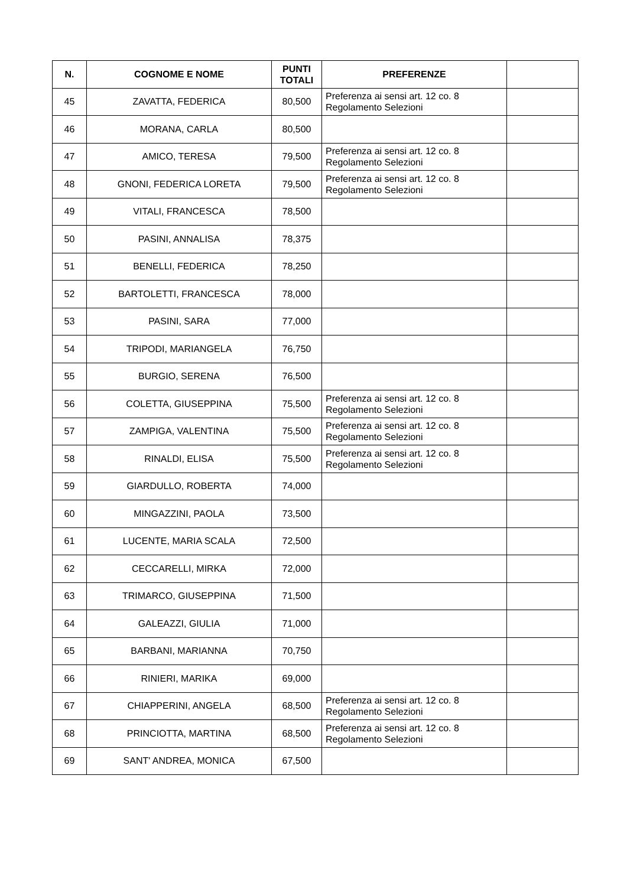| N. | COGNOME E NOME | PUNTI TOTALI | PREFERENZE | |
| --- | --- | --- | --- | --- |
| 45 | ZAVATTA, FEDERICA | 80,500 | Preferenza ai sensi art. 12 co. 8 Regolamento Selezioni | |
| 46 | MORANA, CARLA | 80,500 | | |
| 47 | AMICO, TERESA | 79,500 | Preferenza ai sensi art. 12 co. 8 Regolamento Selezioni | |
| 48 | GNONI, FEDERICA LORETA | 79,500 | Preferenza ai sensi art. 12 co. 8 Regolamento Selezioni | |
| 49 | VITALI, FRANCESCA | 78,500 | | |
| 50 | PASINI, ANNALISA | 78,375 | | |
| 51 | BENELLI, FEDERICA | 78,250 | | |
| 52 | BARTOLETTI, FRANCESCA | 78,000 | | |
| 53 | PASINI, SARA | 77,000 | | |
| 54 | TRIPODI, MARIANGELA | 76,750 | | |
| 55 | BURGIO, SERENA | 76,500 | | |
| 56 | COLETTA, GIUSEPPINA | 75,500 | Preferenza ai sensi art. 12 co. 8 Regolamento Selezioni | |
| 57 | ZAMPIGA, VALENTINA | 75,500 | Preferenza ai sensi art. 12 co. 8 Regolamento Selezioni | |
| 58 | RINALDI, ELISA | 75,500 | Preferenza ai sensi art. 12 co. 8 Regolamento Selezioni | |
| 59 | GIARDULLO, ROBERTA | 74,000 | | |
| 60 | MINGAZZINI, PAOLA | 73,500 | | |
| 61 | LUCENTE, MARIA SCALA | 72,500 | | |
| 62 | CECCARELLI, MIRKA | 72,000 | | |
| 63 | TRIMARCO, GIUSEPPINA | 71,500 | | |
| 64 | GALEAZZI, GIULIA | 71,000 | | |
| 65 | BARBANI, MARIANNA | 70,750 | | |
| 66 | RINIERI, MARIKA | 69,000 | | |
| 67 | CHIAPPERINI, ANGELA | 68,500 | Preferenza ai sensi art. 12 co. 8 Regolamento Selezioni | |
| 68 | PRINCIOTTA, MARTINA | 68,500 | Preferenza ai sensi art. 12 co. 8 Regolamento Selezioni | |
| 69 | SANT' ANDREA, MONICA | 67,500 | | |